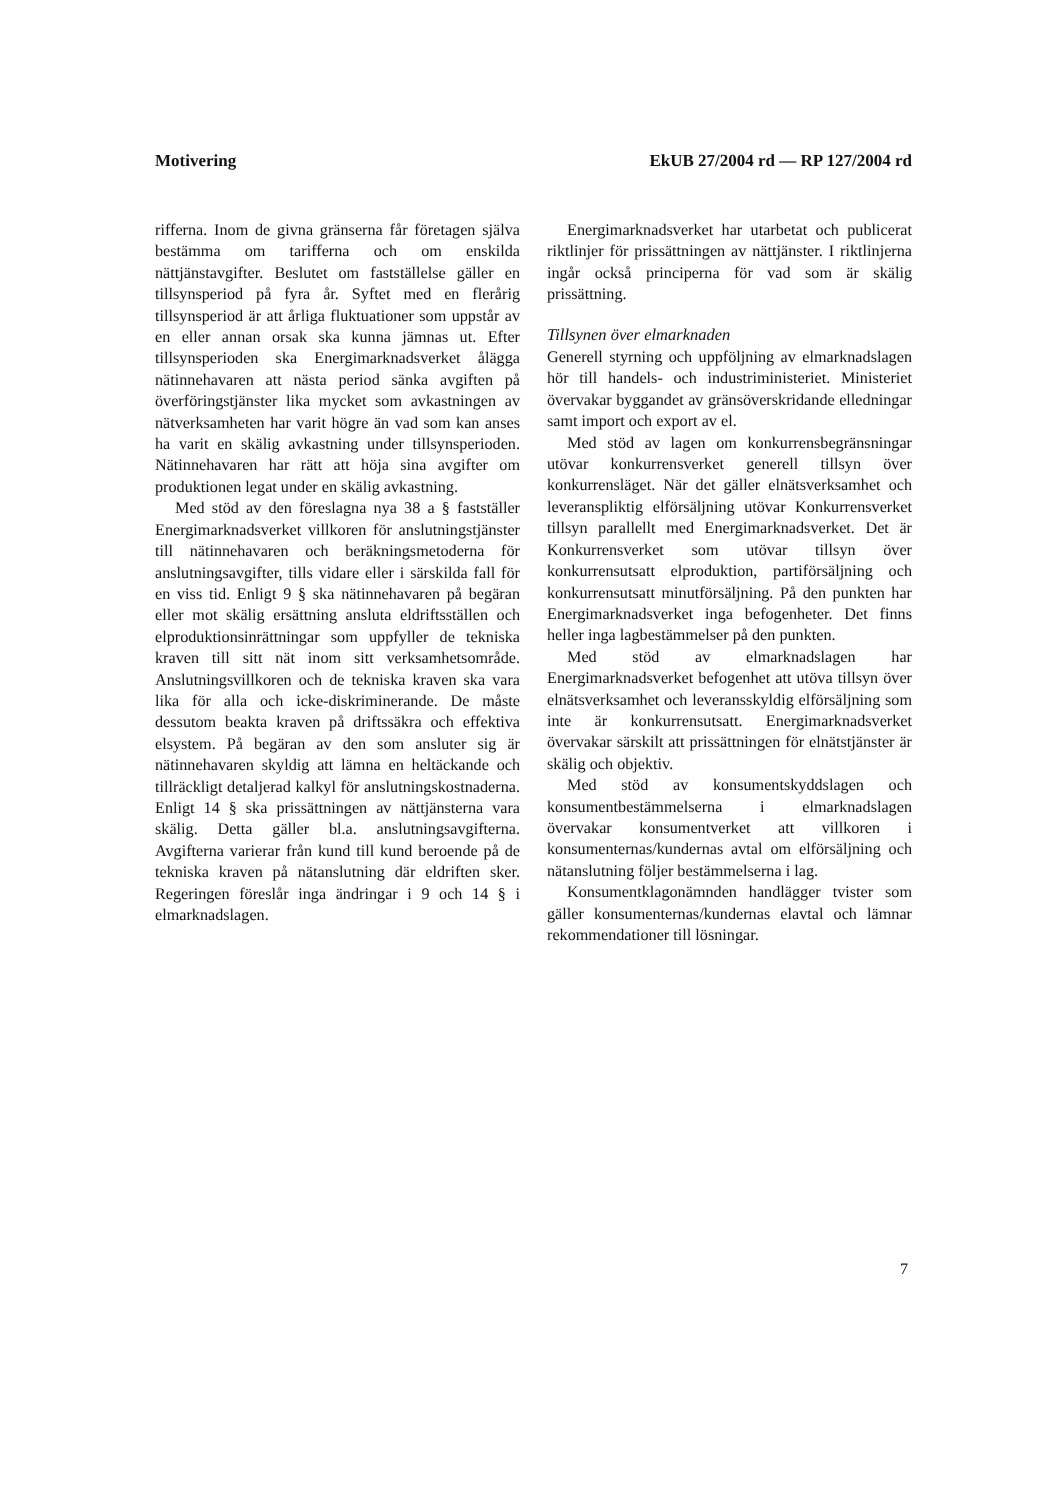Motivering EkUB 27/2004 rd — RP 127/2004 rd
rifferna. Inom de givna gränserna får företagen själva bestämma om tarifferna och om enskilda nättjänstavgifter. Beslutet om fastställelse gäller en tillsynsperiod på fyra år. Syftet med en flerårig tillsynsperiod är att årliga fluktuationer som uppstår av en eller annan orsak ska kunna jämnas ut. Efter tillsynsperioden ska Energimarknadsverket ålägga nätinnehavaren att nästa period sänka avgiften på överföringstjänster lika mycket som avkastningen av nätverksamheten har varit högre än vad som kan anses ha varit en skälig avkastning under tillsynsperioden. Nätinnehavaren har rätt att höja sina avgifter om produktionen legat under en skälig avkastning.
Med stöd av den föreslagna nya 38 a § fastställer Energimarknadsverket villkoren för anslutningstjänster till nätinnehavaren och beräkningsmetoderna för anslutningsavgifter, tills vidare eller i särskilda fall för en viss tid. Enligt 9 § ska nätinnehavaren på begäran eller mot skälig ersättning ansluta eldriftsställen och elproduktionsinrättningar som uppfyller de tekniska kraven till sitt nät inom sitt verksamhetsområde. Anslutningsvillkoren och de tekniska kraven ska vara lika för alla och icke-diskriminerande. De måste dessutom beakta kraven på driftssäkra och effektiva elsystem. På begäran av den som ansluter sig är nätinnehavaren skyldig att lämna en heltäckande och tillräckligt detaljerad kalkyl för anslutningskostnaderna. Enligt 14 § ska prissättningen av nättjänsterna vara skälig. Detta gäller bl.a. anslutningsavgifterna. Avgifterna varierar från kund till kund beroende på de tekniska kraven på nätanslutning där eldriften sker. Regeringen föreslår inga ändringar i 9 och 14 § i elmarknadslagen.
Energimarknadsverket har utarbetat och publicerat riktlinjer för prissättningen av nättjänster. I riktlinjerna ingår också principerna för vad som är skälig prissättning.
Tillsynen över elmarknaden
Generell styrning och uppföljning av elmarknadslagen hör till handels- och industriministeriet. Ministeriet övervakar byggandet av gränsöverskridande elledningar samt import och export av el.
Med stöd av lagen om konkurrensbegränsningar utövar konkurrensverket generell tillsyn över konkurrensläget. När det gäller elnätsverksamhet och leveranspliktig elförsäljning utövar Konkurrensverket tillsyn parallellt med Energimarknadsverket. Det är Konkurrensverket som utövar tillsyn över konkurrensutsatt elproduktion, partiförsäljning och konkurrensutsatt minutförsäljning. På den punkten har Energimarknadsverket inga befogenheter. Det finns heller inga lagbestämmelser på den punkten.
Med stöd av elmarknadslagen har Energimarknadsverket befogenhet att utöva tillsyn över elnätsverksamhet och leveransskyldig elförsäljning som inte är konkurrensutsatt. Energimarknadsverket övervakar särskilt att prissättningen för elnätstjänster är skälig och objektiv.
Med stöd av konsumentskyddslagen och konsumentbestämmelserna i elmarknadslagen övervakar konsumentverket att villkoren i konsumenternas/kundernas avtal om elförsäljning och nätanslutning följer bestämmelserna i lag.
Konsumentklagonämnden handlägger tvister som gäller konsumenternas/kundernas elavtal och lämnar rekommendationer till lösningar.
7